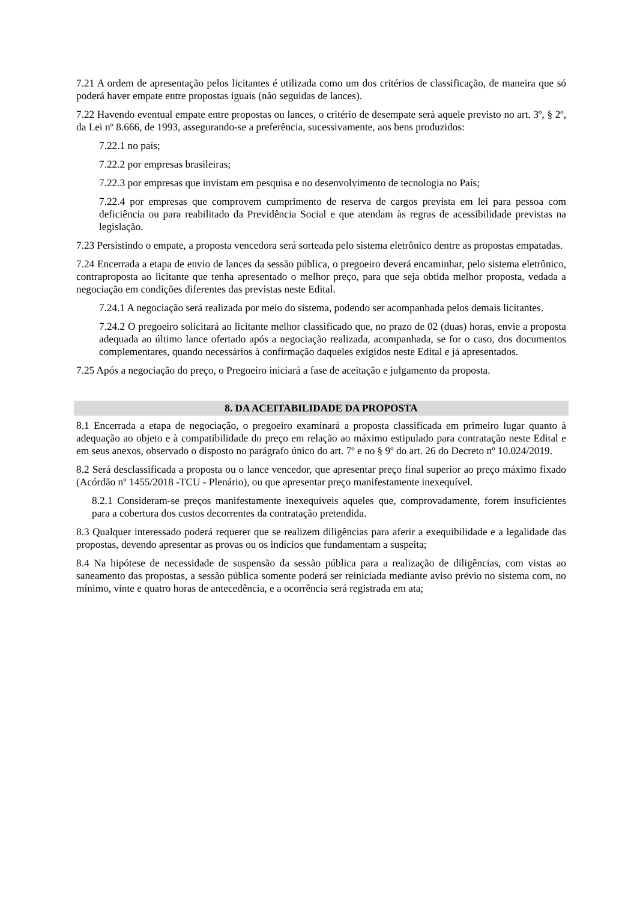7.21 A ordem de apresentação pelos licitantes é utilizada como um dos critérios de classificação, de maneira que só poderá haver empate entre propostas iguais (não seguidas de lances).
7.22 Havendo eventual empate entre propostas ou lances, o critério de desempate será aquele previsto no art. 3º, § 2º, da Lei nº 8.666, de 1993, assegurando-se a preferência, sucessivamente, aos bens produzidos:
7.22.1 no país;
7.22.2 por empresas brasileiras;
7.22.3 por empresas que invistam em pesquisa e no desenvolvimento de tecnologia no País;
7.22.4 por empresas que comprovem cumprimento de reserva de cargos prevista em lei para pessoa com deficiência ou para reabilitado da Previdência Social e que atendam às regras de acessibilidade previstas na legislação.
7.23 Persistindo o empate, a proposta vencedora será sorteada pelo sistema eletrônico dentre as propostas empatadas.
7.24 Encerrada a etapa de envio de lances da sessão pública, o pregoeiro deverá encaminhar, pelo sistema eletrônico, contraproposta ao licitante que tenha apresentado o melhor preço, para que seja obtida melhor proposta, vedada a negociação em condições diferentes das previstas neste Edital.
7.24.1 A negociação será realizada por meio do sistema, podendo ser acompanhada pelos demais licitantes.
7.24.2 O pregoeiro solicitará ao licitante melhor classificado que, no prazo de 02 (duas) horas, envie a proposta adequada ao último lance ofertado após a negociação realizada, acompanhada, se for o caso, dos documentos complementares, quando necessários à confirmação daqueles exigidos neste Edital e já apresentados.
7.25 Após a negociação do preço, o Pregoeiro iniciará a fase de aceitação e julgamento da proposta.
8. DA ACEITABILIDADE DA PROPOSTA
8.1 Encerrada a etapa de negociação, o pregoeiro examinará a proposta classificada em primeiro lugar quanto à adequação ao objeto e à compatibilidade do preço em relação ao máximo estipulado para contratação neste Edital e em seus anexos, observado o disposto no parágrafo único do art. 7º e no § 9º do art. 26 do Decreto nº 10.024/2019.
8.2 Será desclassificada a proposta ou o lance vencedor, que apresentar preço final superior ao preço máximo fixado (Acórdão nº 1455/2018 -TCU - Plenário), ou que apresentar preço manifestamente inexequível.
8.2.1 Consideram-se preços manifestamente inexequíveis aqueles que, comprovadamente, forem insuficientes para a cobertura dos custos decorrentes da contratação pretendida.
8.3 Qualquer interessado poderá requerer que se realizem diligências para aferir a exequibilidade e a legalidade das propostas, devendo apresentar as provas ou os indícios que fundamentam a suspeita;
8.4 Na hipótese de necessidade de suspensão da sessão pública para a realização de diligências, com vistas ao saneamento das propostas, a sessão pública somente poderá ser reiniciada mediante aviso prévio no sistema com, no mínimo, vinte e quatro horas de antecedência, e a ocorrência será registrada em ata;